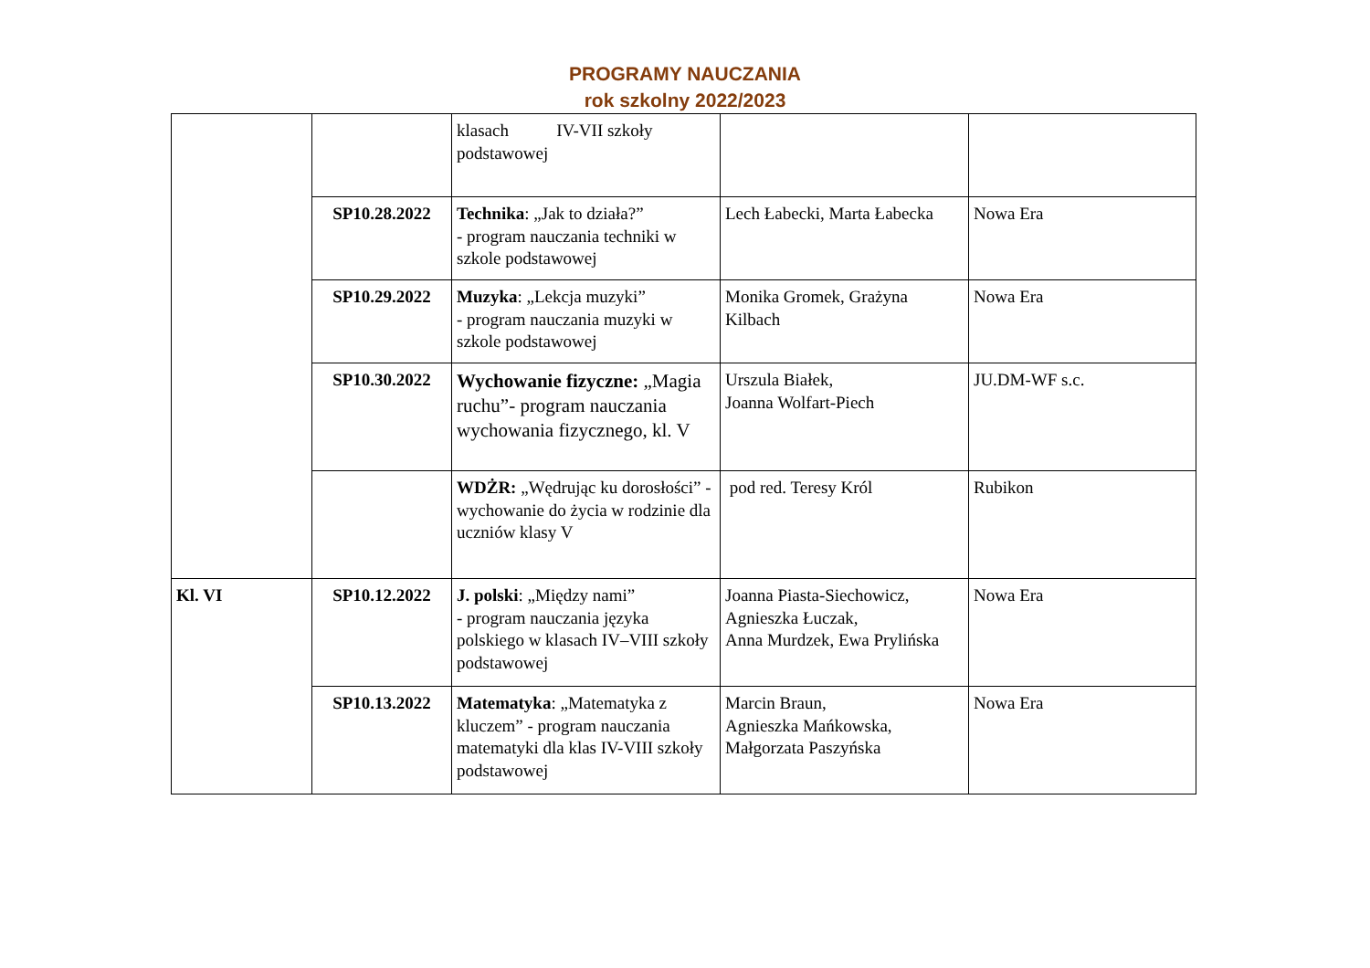PROGRAMY NAUCZANIA
rok szkolny 2022/2023
| | | klasach IV-VII szkoły podstawowej | | |
| | SP10.28.2022 | Technika : „Jak to działa?” - program nauczania techniki w szkole podstawowej | Lech Łabecki, Marta Łabecka | Nowa Era |
| | SP10.29.2022 | Muzyka : „Lekcja muzyki” - program nauczania muzyki w szkole podstawowej | Monika Gromek, Grażyna Kilbach | Nowa Era |
| | SP10.30.2022 | Wychowanie fizyczne: „Magia ruchu”- program nauczania wychowania fizycznego, kl. V | Urszula Białek, Joanna Wolfart-Piech | JU.DM-WF s.c. |
| | | WDŻR: „Wędrując ku dorosłości” - wychowanie do życia w rodzinie dla uczniów klasy V | pod red. Teresy Król | Rubikon |
| Kl. VI | SP10.12.2022 | J. polski : „Między nami” - program nauczania języka polskiego w klasach IV–VIII szkoły podstawowej | Joanna Piasta-Siechowicz, Agnieszka Łuczak, Anna Murdzek, Ewa Prylińska | Nowa Era |
| | SP10.13.2022 | Matematyka : „Matematyka z kluczem” - program nauczania matematyki dla klas IV-VIII szkoły podstawowej | Marcin Braun, Agnieszka Mańkowska, Małgorzata Paszyńska | Nowa Era |